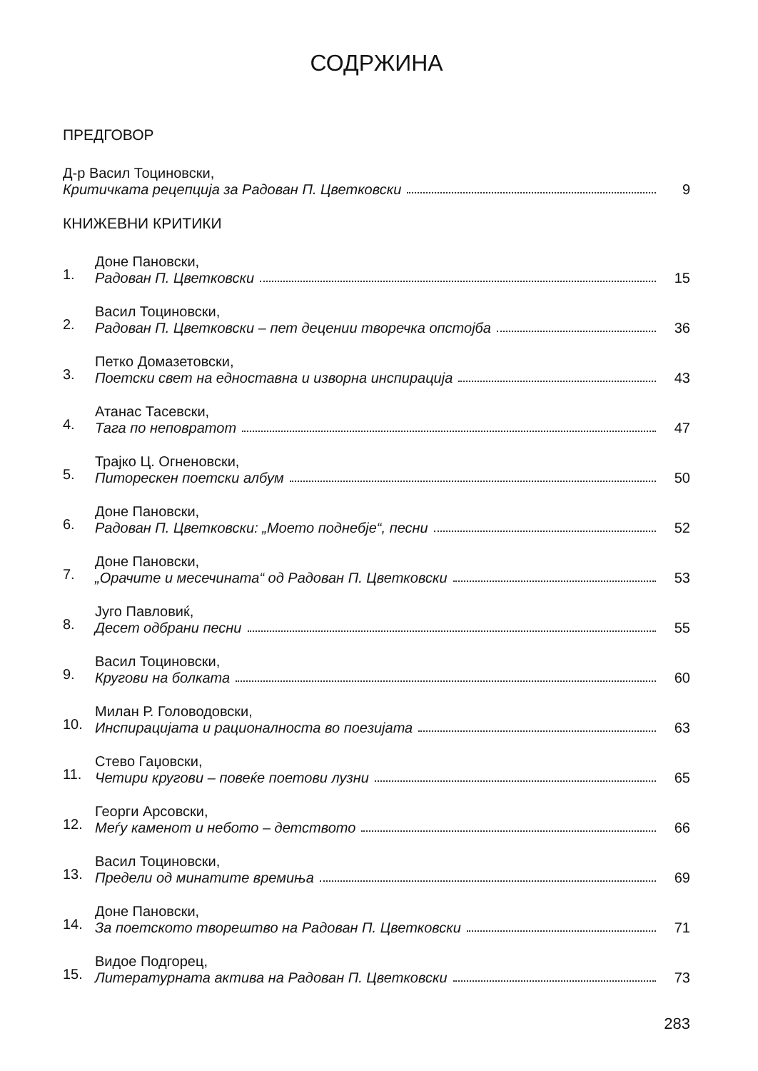СОДРЖИНА
ПРЕДГОВОР
Д-р Васил Тоциновски,
Критичката рецепција за Радован П. Цветковски 9
КНИЖЕВНИ КРИТИКИ
1.
Доне Пановски,
Радован П. Цветковски 15
2.
Васил Тоциновски,
Радован П. Цветковски – пет децении творечка опстојба 36
3.
Петко Домазетовски,
Поетски свет на едноставна и изворна инспирација 43
4.
Атанас Тасевски,
Тага по неповратот 47
5.
Трајко Ц. Огненовски,
Питорескен поетски албум 50
6.
Доне Пановски,
Радован П. Цветковски: „Моето поднебје“, песни 52
7.
Доне Пановски,
„Орачите и месечината“ од Радован П. Цветковски 53
8.
Југо Павловиќ,
Десет одбрани песни 55
9.
Васил Тоциновски,
Кругови на болката 60
10.
Милан Р. Головодовски,
Инспирацијата и рационалноста во поезијата 63
11.
Стево Гаџовски,
Четири кругови – повеќе поетови лузни 65
12.
Георги Арсовски,
Меѓу каменот и небото – детството 66
13.
Васил Тоциновски,
Предели од минатите времиња 69
14.
Доне Пановски,
За поетското творештво на Радован П. Цветковски 71
15.
Видое Подгорец,
Литературната актива на Радован П. Цветковски 73
283